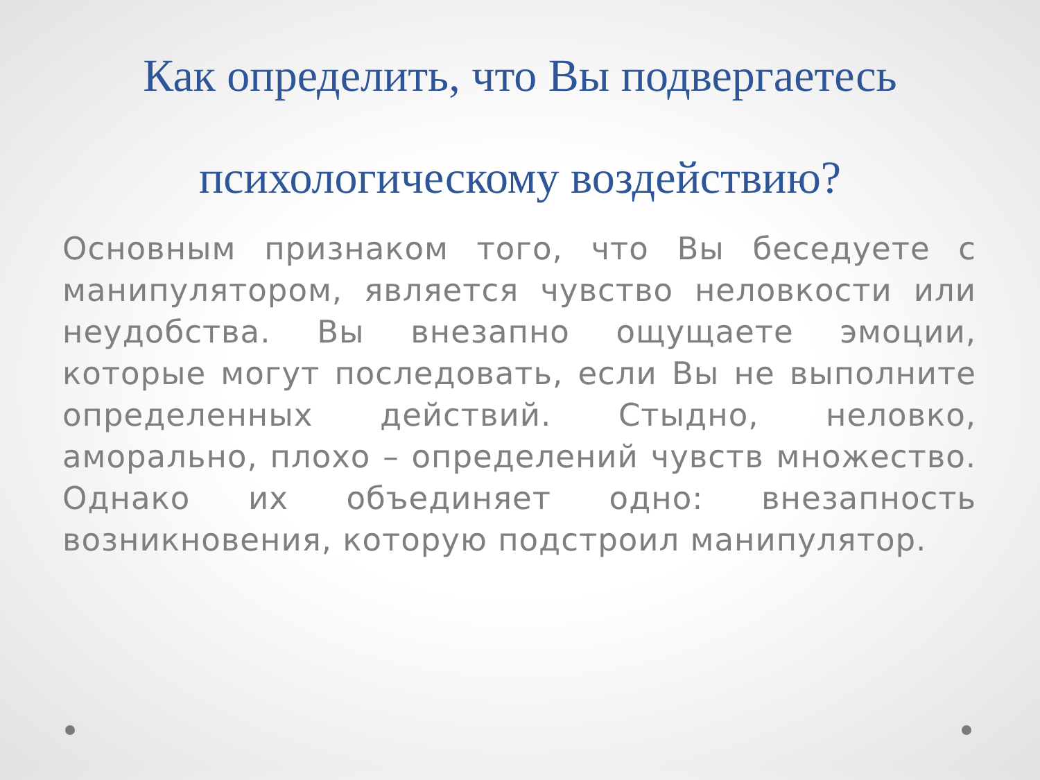Как определить, что Вы подвергаетесь
психологическому воздействию?
Основным признаком того, что Вы беседуете с манипулятором, является чувство неловкости или неудобства. Вы внезапно ощущаете эмоции, которые могут последовать, если Вы не выполните определенных действий. Стыдно, неловко, аморально, плохо – определений чувств множество. Однако их объединяет одно: внезапность возникновения, которую подстроил манипулятор.